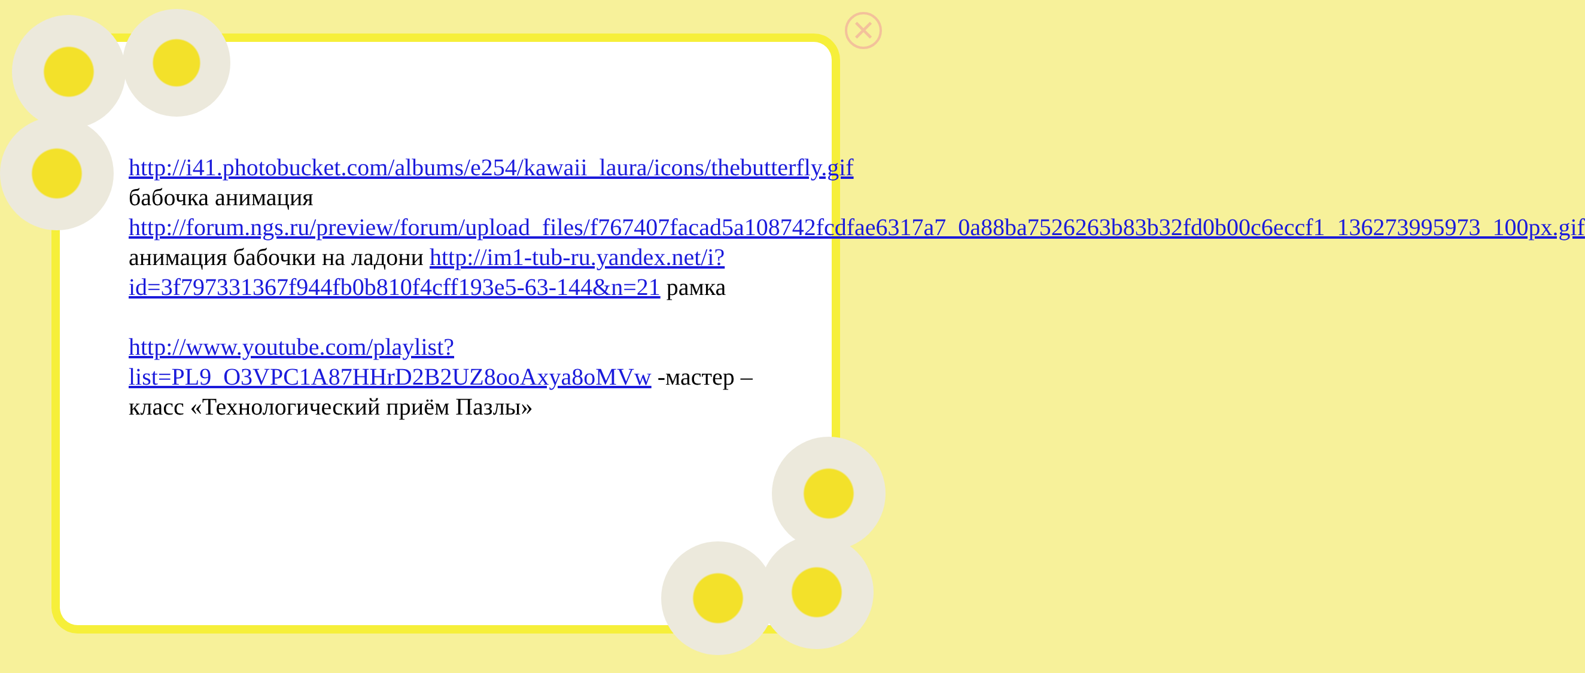✕
http://i41.photobucket.com/albums/e254/kawaii_laura/icons/thebutterfly.gif бабочка анимация http://forum.ngs.ru/preview/forum/upload_files/f767407facad5a108742fcdfae6317a7_0a88ba7526263b83b32fd0b00c6eccf1_136273995973_100px.gif анимация бабочки на ладони http://im1-tub-ru.yandex.net/i?id=3f797331367f944fb0b810f4cff193e5-63-144&n=21 рамка
http://www.youtube.com/playlist?list=PL9_O3VPC1A87HHrD2B2UZ8ooAxya8oMVw -мастер – класс «Технологический приём Пазлы»